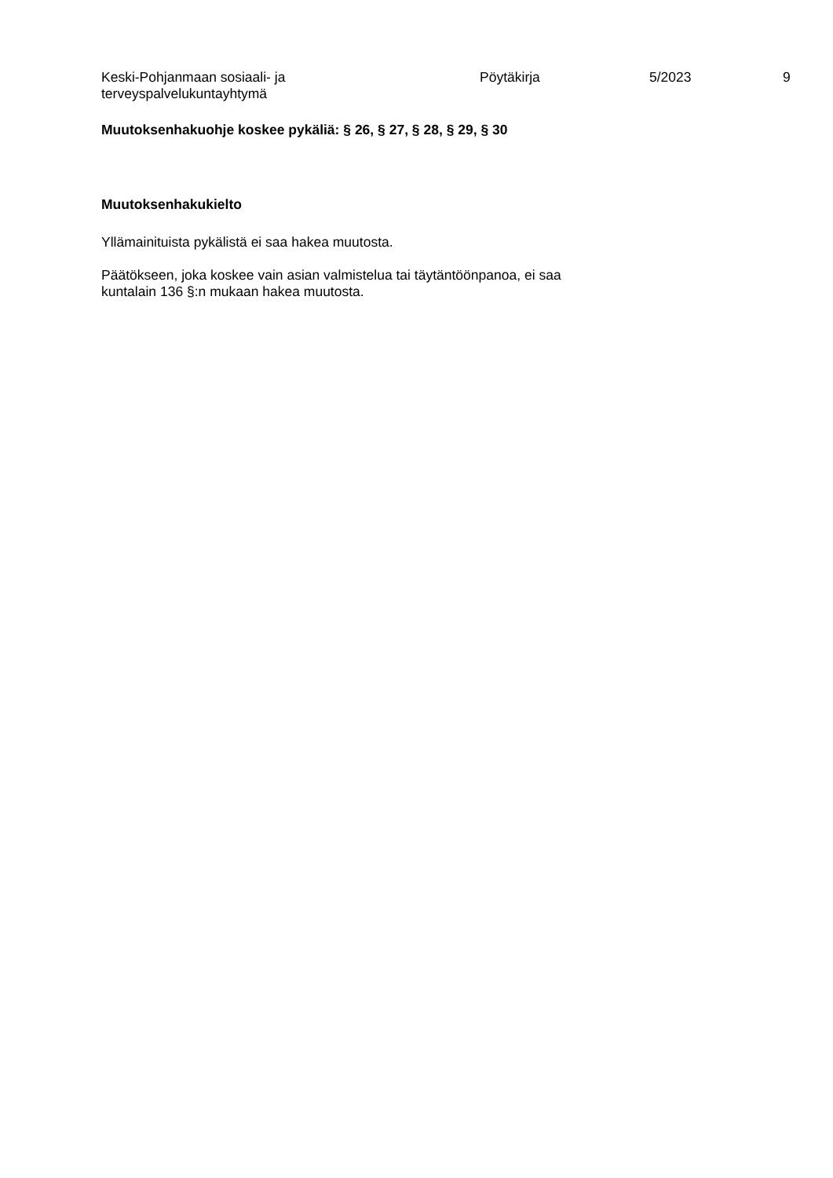Keski-Pohjanmaan sosiaali- ja
terveyspalvelukuntayhtymä
Pöytäkirja 5/2023 9
Muutoksenhakuohje koskee pykäliä: § 26, § 27, § 28, § 29, § 30
Muutoksenhakukielto
Yllämainituista pykälistä ei saa hakea muutosta.
Päätökseen, joka koskee vain asian valmistelua tai täytäntöönpanoa, ei saa
kuntalain 136 §:n mukaan hakea muutosta.